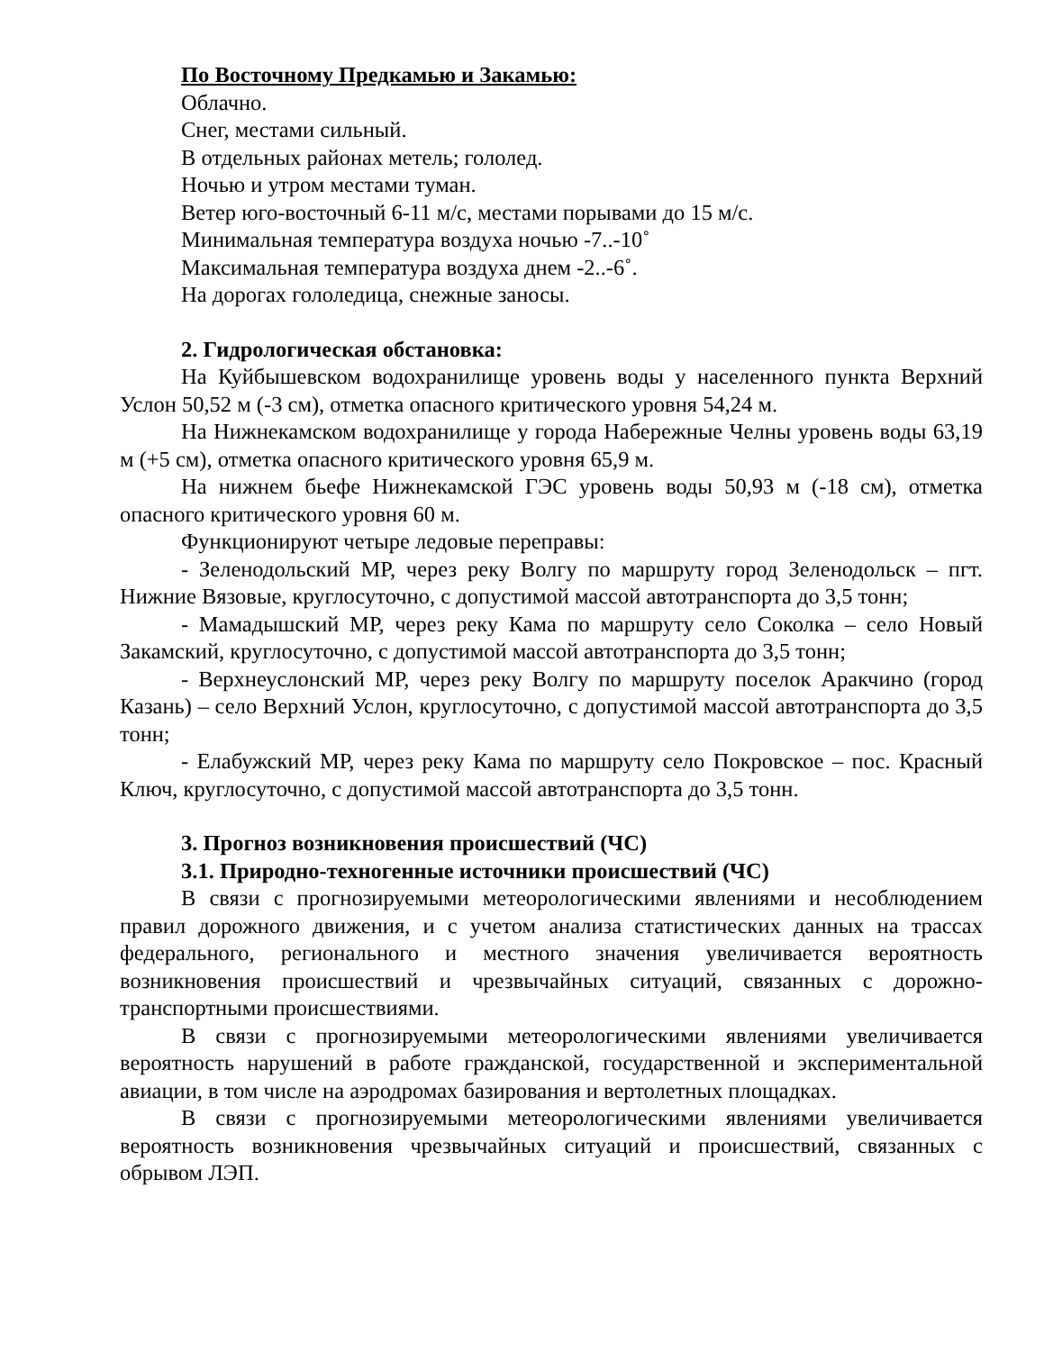По Восточному Предкамью и Закамью:
Облачно.
Снег, местами сильный.
В отдельных районах метель; гололед.
Ночью и утром местами туман.
Ветер юго-восточный 6-11 м/с, местами порывами до 15 м/с.
Минимальная температура воздуха ночью -7..-10˚
Максимальная температура воздуха днем -2..-6˚.
На дорогах гололедица, снежные заносы.
2. Гидрологическая обстановка:
На Куйбышевском водохранилище уровень воды у населенного пункта Верхний Услон 50,52 м (-3 см), отметка опасного критического уровня 54,24 м.
На Нижнекамском водохранилище у города Набережные Челны уровень воды 63,19 м (+5 см), отметка опасного критического уровня 65,9 м.
На нижнем бьефе Нижнекамской ГЭС уровень воды 50,93 м (-18 см), отметка опасного критического уровня 60 м.
Функционируют четыре ледовые переправы:
- Зеленодольский МР, через реку Волгу по маршруту город Зеленодольск – пгт. Нижние Вязовые, круглосуточно, с допустимой массой автотранспорта до 3,5 тонн;
- Мамадышский МР, через реку Кама по маршруту село Соколка – село Новый Закамский, круглосуточно, с допустимой массой автотранспорта до 3,5 тонн;
- Верхнеуслонский МР, через реку Волгу по маршруту поселок Аракчино (город Казань) – село Верхний Услон, круглосуточно, с допустимой массой автотранспорта до 3,5 тонн;
- Елабужский МР, через реку Кама по маршруту село Покровское – пос. Красный Ключ, круглосуточно, с допустимой массой автотранспорта до 3,5 тонн.
3. Прогноз возникновения происшествий (ЧС)
3.1. Природно-техногенные источники происшествий (ЧС)
В связи с прогнозируемыми метеорологическими явлениями и несоблюдением правил дорожного движения, и с учетом анализа статистических данных на трассах федерального, регионального и местного значения увеличивается вероятность возникновения происшествий и чрезвычайных ситуаций, связанных с дорожно-транспортными происшествиями.
В связи с прогнозируемыми метеорологическими явлениями увеличивается вероятность нарушений в работе гражданской, государственной и экспериментальной авиации, в том числе на аэродромах базирования и вертолетных площадках.
В связи с прогнозируемыми метеорологическими явлениями увеличивается вероятность возникновения чрезвычайных ситуаций и происшествий, связанных с обрывом ЛЭП.